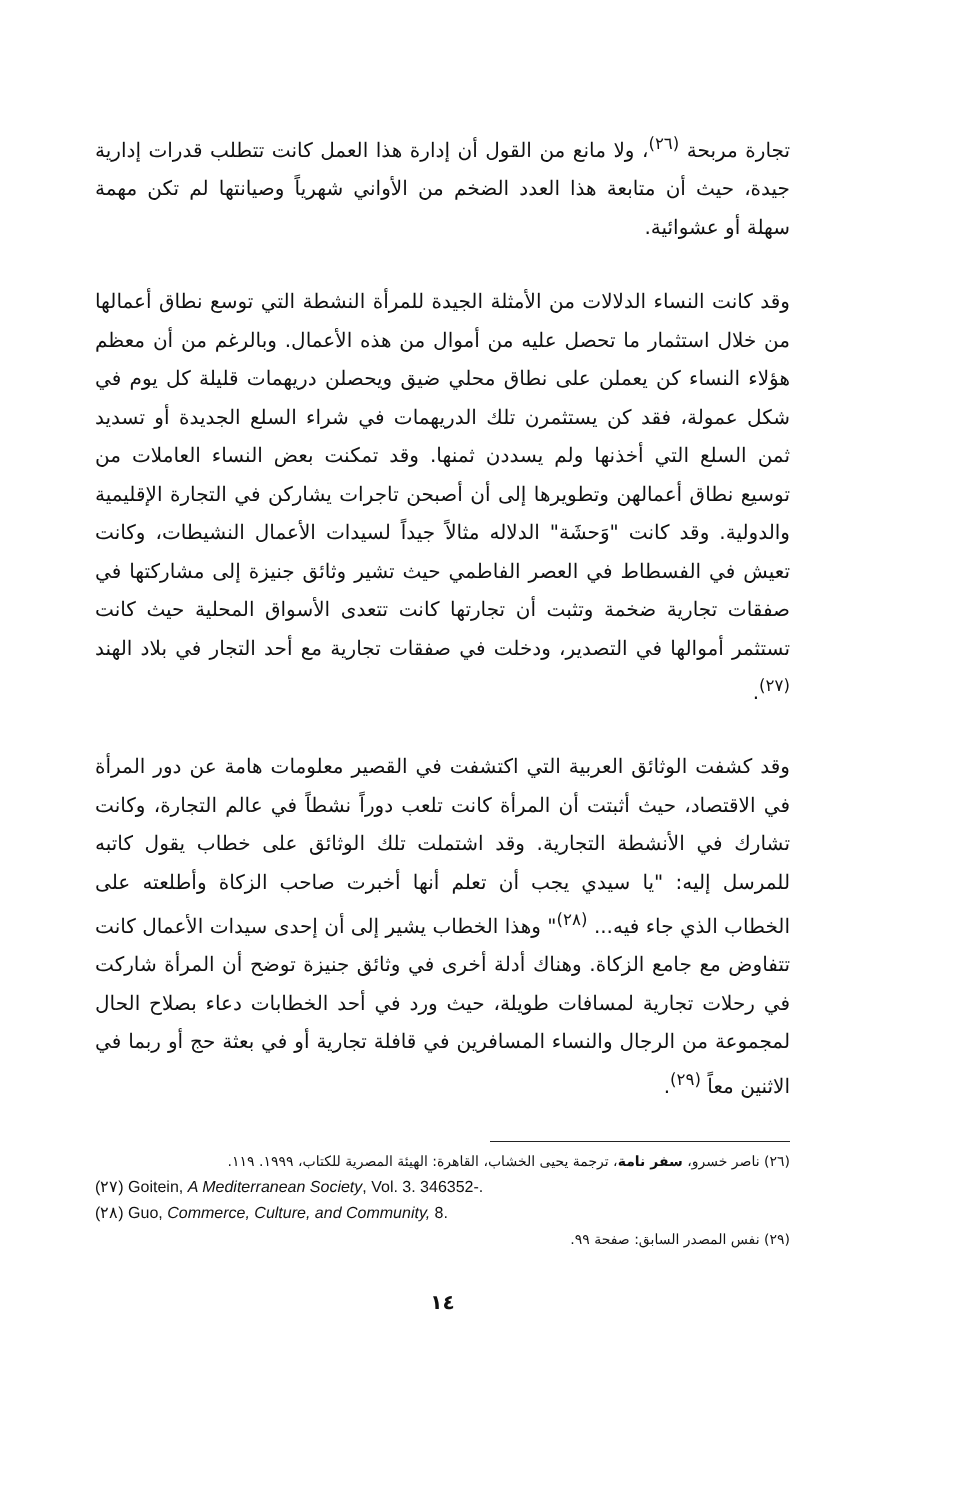تجارة مربحة <sup>(٢٦)</sup>، ولا مانع من القول أن إدارة هذا العمل كانت تتطلب قدرات إدارية جيدة، حيث أن متابعة هذا العدد الضخم من الأواني شهرياً وصيانتها لم تكن مهمة سهلة أو عشوائية.
وقد كانت النساء الدلالات من الأمثلة الجيدة للمرأة النشطة التي توسع نطاق أعمالها من خلال استثمار ما تحصل عليه من أموال من هذه الأعمال. وبالرغم من أن معظم هؤلاء النساء كن يعملن على نطاق محلي ضيق ويحصلن دريهمات قليلة كل يوم في شكل عمولة، فقد كن يستثمرن تلك الدريهمات في شراء السلع الجديدة أو تسديد ثمن السلع التي أخذنها ولم يسددن ثمنها. وقد تمكنت بعض النساء العاملات من توسيع نطاق أعمالهن وتطويرها إلى أن أصبحن تاجرات يشاركن في التجارة الإقليمية والدولية. وقد كانت "وَحشَة" الدلاله مثالاً جيداً لسيدات الأعمال النشيطات، وكانت تعيش في الفسطاط في العصر الفاطمي حيث تشير وثائق جنيزة إلى مشاركتها في صفقات تجارية ضخمة وتثبت أن تجارتها كانت تتعدى الأسواق المحلية حيث كانت تستثمر أموالها في التصدير، ودخلت في صفقات تجارية مع أحد التجار في بلاد الهند <sup>(٢٧)</sup>.
وقد كشفت الوثائق العربية التي اكتشفت في القصير معلومات هامة عن دور المرأة في الاقتصاد، حيث أثبتت أن المرأة كانت تلعب دوراً نشطاً في عالم التجارة، وكانت تشارك في الأنشطة التجارية. وقد اشتملت تلك الوثائق على خطاب يقول كاتبه للمرسل إليه: "يا سيدي يجب أن تعلم أنها أخبرت صاحب الزكاة وأطلعته على الخطاب الذي جاء فيه... <sup>(٢٨)</sup>" وهذا الخطاب يشير إلى أن إحدى سيدات الأعمال كانت تتفاوض مع جامع الزكاة. وهناك أدلة أخرى في وثائق جنيزة توضح أن المرأة شاركت في رحلات تجارية لمسافات طويلة، حيث ورد في أحد الخطابات دعاء بصلاح الحال لمجموعة من الرجال والنساء المسافرين في قافلة تجارية أو في بعثة حج أو ربما في الاثنين معاً <sup>(٢٩)</sup>.
(٢٦) ناصر خسرو، سفر نامة، ترجمة يحيى الخشاب، القاهرة: الهيئة المصرية للكتاب، ١٩٩٩. ١١٩.
(٢٧) Goitein, A Mediterranean Society, Vol. 3. 346352-.
(٢٨) Guo, Commerce, Culture, and Community, 8.
(٢٩) نفس المصدر السابق: صفحة ٩٩.
١٤